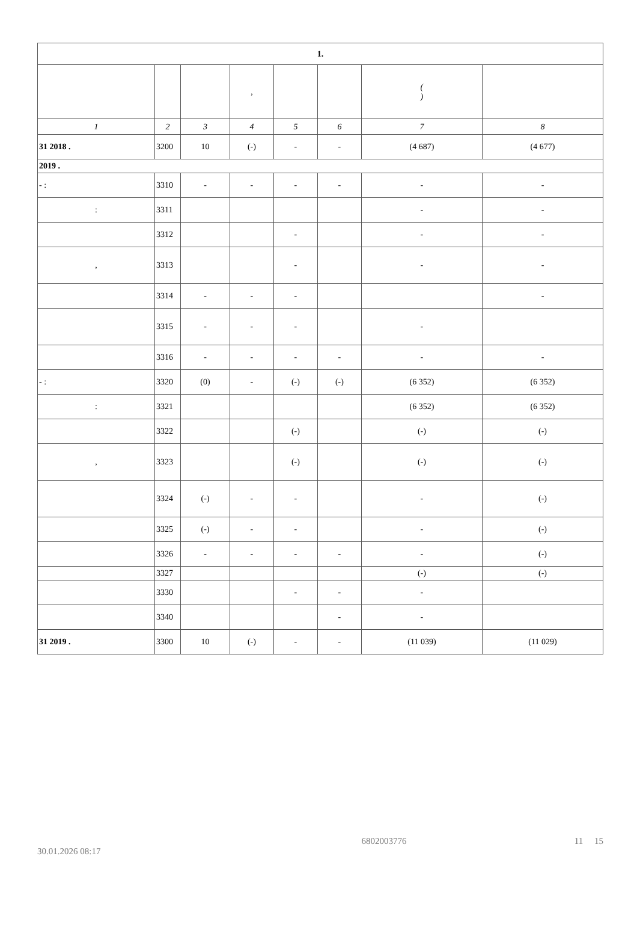| 1. | | | | | | | |
| --- | --- | --- | --- | --- | --- | --- | --- |
| | | | , | | | ( ) | |
| 1 | 2 | 3 | 4 | 5 | 6 | 7 | 8 |
| 31 2018 . | 3200 | 10 | (-) | - | - | (4 687) | (4 677) |
| 2019 . | | | | | | | |
| - : | 3310 | - | - | - | - | - | - |
| : | 3311 | | | | | - | - |
| | 3312 | | | - | | - | - |
| , | 3313 | | | - | | - | - |
| | 3314 | - | - | - | | | - |
| | 3315 | - | - | - | | - | |
| | 3316 | - | - | - | - | - | - |
| - : | 3320 | (0) | - | (-) | (-) | (6 352) | (6 352) |
| : | 3321 | | | | | (6 352) | (6 352) |
| | 3322 | | | (-) | | (-) | (-) |
| , | 3323 | | | (-) | | (-) | (-) |
| | 3324 | (-) | - | - | | - | (-) |
| | 3325 | (-) | - | - | | - | (-) |
| | 3326 | - | - | - | - | - | (-) |
| | 3327 | | | | | (-) | (-) |
| | 3330 | | | - | - | - | |
| | 3340 | | | | - | - | |
| 31 2019 . | 3300 | 10 | (-) | - | - | (11 039) | (11 029) |
6802003776 11 15
30.01.2026 08:17